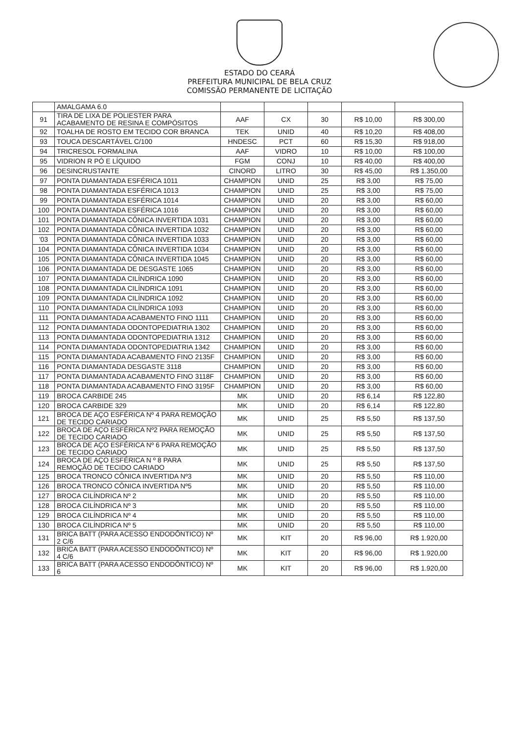ESTADO DO CEARÁ
PREFEITURA MUNICIPAL DE BELA CRUZ
COMISSÃO PERMANENTE DE LICITAÇÃO
| | AMALGAMA 6.0 | | | | | |
| 91 | TIRA DE LIXA DE POLIESTER PARA ACABAMENTO DE RESINA E COMPÓSITOS | AAF | CX | 30 | R$ 10,00 | R$ 300,00 |
| 92 | TOALHA DE ROSTO EM TECIDO COR BRANCA | TEK | UNID | 40 | R$ 10,20 | R$ 408,00 |
| 93 | TOUCA DESCARTÁVEL C/100 | HNDESC | PCT | 60 | R$ 15,30 | R$ 918,00 |
| 94 | TRICRESOL FORMALINA | AAF | VIDRO | 10 | R$ 10,00 | R$ 100,00 |
| 95 | VIDRION R PÓ E LÍQUIDO | FGM | CONJ | 10 | R$ 40,00 | R$ 400,00 |
| 96 | DESINCRUSTANTE | CINORD | LITRO | 30 | R$ 45,00 | R$ 1.350,00 |
| 97 | PONTA DIAMANTADA ESFÉRICA 1011 | CHAMPION | UNID | 25 | R$ 3,00 | R$ 75,00 |
| 98 | PONTA DIAMANTADA ESFÉRICA 1013 | CHAMPION | UNID | 25 | R$ 3,00 | R$ 75,00 |
| 99 | PONTA DIAMANTADA ESFÉRICA 1014 | CHAMPION | UNID | 20 | R$ 3,00 | R$ 60,00 |
| 100 | PONTA DIAMANTADA ESFÉRICA 1016 | CHAMPION | UNID | 20 | R$ 3,00 | R$ 60,00 |
| 101 | PONTA DIAMANTADA CÔNICA INVERTIDA 1031 | CHAMPION | UNID | 20 | R$ 3,00 | R$ 60,00 |
| 102 | PONTA DIAMANTADA CÔNICA INVERTIDA 1032 | CHAMPION | UNID | 20 | R$ 3,00 | R$ 60,00 |
| '03 | PONTA DIAMANTADA CÔNICA INVERTIDA 1033 | CHAMPION | UNID | 20 | R$ 3,00 | R$ 60,00 |
| 104 | PONTA DIAMANTADA CÔNICA INVERTIDA 1034 | CHAMPION | UNID | 20 | R$ 3,00 | R$ 60,00 |
| 105 | PONTA DIAMANTADA CÔNICA INVERTIDA 1045 | CHAMPION | UNID | 20 | R$ 3,00 | R$ 60,00 |
| 106 | PONTA DIAMANTADA DE DESGASTE 1065 | CHAMPION | UNID | 20 | R$ 3,00 | R$ 60,00 |
| 107 | PONTA DIAMANTADA CILÍNDRICA 1090 | CHAMPION | UNID | 20 | R$ 3,00 | R$ 60,00 |
| 108 | PONTA DIAMANTADA CILÍNDRICA 1091 | CHAMPION | UNID | 20 | R$ 3,00 | R$ 60,00 |
| 109 | PONTA DIAMANTADA CILÍNDRICA 1092 | CHAMPION | UNID | 20 | R$ 3,00 | R$ 60,00 |
| 110 | PONTA DIAMANTADA CILÍNDRICA 1093 | CHAMPION | UNID | 20 | R$ 3,00 | R$ 60,00 |
| 111 | PONTA DIAMANTADA ACABAMENTO FINO 1111 | CHAMPION | UNID | 20 | R$ 3,00 | R$ 60,00 |
| 112 | PONTA DIAMANTADA ODONTOPEDIATRIA 1302 | CHAMPION | UNID | 20 | R$ 3,00 | R$ 60,00 |
| 113 | PONTA DIAMANTADA ODONTOPEDIATRIA 1312 | CHAMPION | UNID | 20 | R$ 3,00 | R$ 60,00 |
| 114 | PONTA DIAMANTADA ODONTOPEDIATRIA 1342 | CHAMPION | UNID | 20 | R$ 3,00 | R$ 60,00 |
| 115 | PONTA DIAMANTADA ACABAMENTO FINO 2135F | CHAMPION | UNID | 20 | R$ 3,00 | R$ 60,00 |
| 116 | PONTA DIAMANTADA DESGASTE 3118 | CHAMPION | UNID | 20 | R$ 3,00 | R$ 60,00 |
| 117 | PONTA DIAMANTADA ACABAMENTO FINO 3118F | CHAMPION | UNID | 20 | R$ 3,00 | R$ 60,00 |
| 118 | PONTA DIAMANTADA ACABAMENTO FINO 3195F | CHAMPION | UNID | 20 | R$ 3,00 | R$ 60,00 |
| 119 | BROCA CARBIDE 245 | MK | UNID | 20 | R$ 6,14 | R$ 122,80 |
| 120 | BROCA CARBIDE 329 | MK | UNID | 20 | R$ 6,14 | R$ 122,80 |
| 121 | BROCA DE AÇO ESFÉRICA Nº 4 PARA REMOÇÃO DE TECIDO CARIADO | MK | UNID | 25 | R$ 5,50 | R$ 137,50 |
| 122 | BROCA DE AÇO ESFÉRICA Nº2 PARA REMOÇÃO DE TECIDO CARIADO | MK | UNID | 25 | R$ 5,50 | R$ 137,50 |
| 123 | BROCA DE AÇO ESFÉRICA Nº 6 PARA REMOÇÃO DE TECIDO CARIADO | MK | UNID | 25 | R$ 5,50 | R$ 137,50 |
| 124 | BROCA DE AÇO ESFÉRICA N º 8 PARA REMOÇÃO DE TECIDO CARIADO | MK | UNID | 25 | R$ 5,50 | R$ 137,50 |
| 125 | BROCA TRONCO CÔNICA INVERTIDA Nº3 | MK | UNID | 20 | R$ 5,50 | R$ 110,00 |
| 126 | BROCA TRONCO CÔNICA INVERTIDA Nº5 | MK | UNID | 20 | R$ 5,50 | R$ 110,00 |
| 127 | BROCA CILÍNDRICA Nº 2 | MK | UNID | 20 | R$ 5,50 | R$ 110,00 |
| 128 | BROCA CILÍNDRICA Nº 3 | MK | UNID | 20 | R$ 5,50 | R$ 110,00 |
| 129 | BROCA CILÍNDRICA Nº 4 | MK | UNID | 20 | R$ 5,50 | R$ 110,00 |
| 130 | BROCA CILÍNDRICA Nº 5 | MK | UNID | 20 | R$ 5,50 | R$ 110,00 |
| 131 | BRICA BATT (PARA ACESSO ENDODÔNTICO) Nº 2 C/6 | MK | KIT | 20 | R$ 96,00 | R$ 1.920,00 |
| 132 | BRICA BATT (PARA ACESSO ENDODÔNTICO) Nº 4 C/6 | MK | KIT | 20 | R$ 96,00 | R$ 1.920,00 |
| 133 | BRICA BATT (PARA ACESSO ENDODÔNTICO) Nº 6 | MK | KIT | 20 | R$ 96,00 | R$ 1.920,00 |